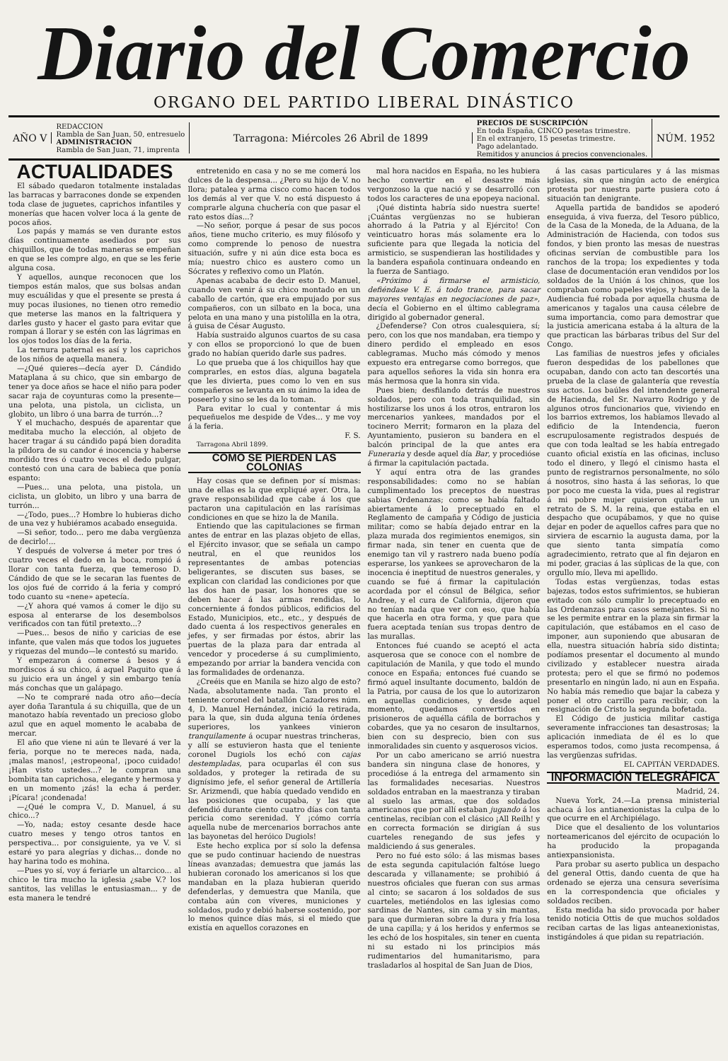Diario del Comercio
ORGANO DEL PARTIDO LIBERAL DINÁSTICO
AÑO V
REDACCION
Rambla de San Juan, 50, entresuelo
ADMINISTRACION
Rambla de San Juan, 71, imprenta
Tarragona: Miércoles 26 Abril de 1899
PRECIOS DE SUSCRIPCIÓN
En toda España, CINCO pesetas trimestre.
En el extranjero, 15 pesetas trimestre.
Pago adelantado.
Remitidos y anuncios á precios convencionales.
NÚM. 1952
ACTUALIDADES
El sábado quedaron totalmente instaladas las barracas y barracones donde se expenden toda clase de juguetes, caprichos infantiles y monerías que hacen volver loca á la gente de pocos años.
Los papás y mamás se ven durante estos días continuamente asediados por sus chiquillos, que de todas maneras se empeñan en que se les compre algo, en que se les ferie alguna cosa.
Y aquellos, aunque reconocen que los tiempos están malos, que sus bolsas andan muy escuálidas y que el presente se presta á muy pocas ilusiones, no tienen otro remedio que meterse las manos en la faltriquera y darles gusto y hacer el gasto para evitar que rompan á llorar y se estén con las lágrimas en los ojos todos los días de la feria.
La ternura paternal es así y los caprichos de los niños de aquella manera.
—¿Qué quieres—decía ayer D. Cándido Mataplana á su chico, que sin embargo de tener ya doce años se hace el niño para poder sacar raja de coyunturas como la presente—una pelota, una pistola, un ciclista, un globito, un libro ó una barra de turrón...?
Y el muchacho, después de aparentar que meditaba mucho la elección, al objeto de hacer tragar á su cándido papá bien doradita la píldora de su candor é inocencia y haberse mordido tres ó cuatro veces el dedo pulgar, contestó con una cara de babieca que ponía espanto:
—Pues... una pelota, una pistola, un ciclista, un globito, un libro y una barra de turrón...
—¿Todo, pues...? Hombre lo hubieras dicho de una vez y hubiéramos acabado enseguida.
—Si señor, todo... pero me daba vergüenza de decirlo!...
Y después de volverse á meter por tres ó cuatro veces el dedo en la boca, rompió á llorar con tanta fuerza, que temeroso D. Cándido de que se le secaran las fuentes de los ojos fué de corrido á la feria y compró todo cuanto su «nene» apetecía.
—¿Y ahora qué vamos á comer le dijo su esposa al enterarse de los desembolsos verificados con tan fútil pretexto...?
—Pues... besos de niño y caricias de ese infante, que valen más que todos los juguetes y riquezas del mundo—le contestó su marido.
Y empezaron á comerse á besos y á mordiscos á su chico, á aquel Paquito que á su juicio era un ángel y sin embargo tenía más conchas que un galápago.
—No te compraré nada otro año—decía ayer doña Tarantula á su chiquilla, que de un manotazo había reventado un precioso globo azul que en aquel momento le acababa de mercar.
El año que viene ni aún te llevaré á ver la feria, porque no te mereces nada, nada, ¡malas manos!, ¡estropeona!, ¡poco cuidado! ¡Han visto ustedes...? le compran una bombita tan caprichosa, elegante y hermosa y en un momento ¡zás! la echa á perder. ¡Pícara! ¡condenada!
—¿Qué le compra V., D. Manuel, á su chico...?
—Yo, nada; estoy cesante desde hace cuatro meses y tengo otros tantos en perspectiva... por consiguiente, ya ve V. si estaré yo para alegrías y dichas... donde no hay harina todo es mohina.
—Pues yo sí, voy á feriarle un altarcico... al chico le tira mucho la iglesia ¿sabe V.? los santitos, las velillas le entusiasman... y de esta manera le tendré
entretenido en casa y no se me comerá los dulces de la despensa... ¿Pero su hijo de V. no llora; patalea y arma cisco como hacen todos los demás al ver que V. no está dispuesto á comprarle alguna chuchería con que pasar el rato estos días...?
—No señor, porque á pesar de sus pocos años, tiene mucho criterio, es muy filósofo y como comprende lo penoso de nuestra situación, sufre y ni aún dice esta boca es mía; nuestro chico es austero como un Sócrates y reflexivo como un Platón.
Apenas acababa de decir esto D. Manuel, cuando ven venir á su chico montado en un caballo de cartón, que era empujado por sus compañeros, con un silbato en la boca, una pelota en una mano y una pistolilla en la otra, á guisa de César Augusto.
Había sustraido algunos cuartos de su casa y con ellos se proporcionó lo que de buen grado no habían querido darle sus padres.
Lo que prueba que á los chiquillos hay que comprarles, en estos días, alguna bagatela que les divierta, pues como lo ven en sus compañeros se levanta en su ánimo la idea de poseerlo y sino se les da lo toman.
Para evitar lo cual y contentar á mis pequeñuelos me despide de Vdes... y me voy á la feria.
F. S.
Tarragona Abril 1899.
COMO SE PIERDEN LAS COLONIAS
Hay cosas que se definen por sí mismas: una de ellas es la que expliqué ayer. Otra, la grave responsabilidad que cabe á los que pactaron una capitulación en las rarísimas condiciones en que se hizo la de Manila.
Entiendo que las capitulaciones se firman antes de entrar en las plazas objeto de ellas, el Ejército invasor, que se señala un campo neutral, en el que reunidos los representantes de ambas potencias beligerantes, se discuten sus bases, se explican con claridad las condiciones por que las dos han de pasar, los honores que se deben hacer á las armas rendidas, lo concerniente á fondos públicos, edificios del Estado, Municipios, etc., etc., y después de dado cuenta á los respectivos generales en jefes, y ser firmadas por éstos, abrir las puertas de la plaza para dar entrada al vencedor y procederse á su cumplimiento, empezando por arriar la bandera vencida con las formalidades de ordenanza.
¿Creéis que en Manila se hizo algo de esto? Nada, absolutamente nada. Tan pronto el teniente coronel del batallón Cazadores núm. 4, D. Manuel Hernández, inició la retirada, para la que, sin duda alguna tenía órdenes superiores, los yankees vinieron tranquilamente á ocupar nuestras trincheras, y allí se estuvieron hasta que el teniente coronel Dugiols los echó con cajas destempladas, para ocuparlas él con sus soldados, y proteger la retirada de su dignísimo jefe, el señor general de Artillería Sr. Arizmendi, que había quedado vendido en las posiciones que ocupaba, y las que defendió durante ciento cuatro días con tanta pericia como serenidad. Y ¡cómo corría aquella nube de mercenarios borrachos ante las bayonetas del heróico Dugiols!
Este hecho explica por sí solo la defensa que se pudo continuar haciendo de nuestras líneas avanzadas; demuestra que jamás las hubieran coronado los americanos si los que mandaban en la plaza hubieran querido defenderlas, y demuestra que Manila, que contaba aún con víveres, municiones y soldados, pudo y debió haberse sostenido, por lo menos quince días más, si el miedo que existía en aquellos corazones en
mal hora nacidos en España, no les hubiera hecho convertir en el desastre más vergonzoso la que nació y se desarrolló con todos los caracteres de una epopeya nacional.
¡Qué distinta habría sido nuestra suerte! ¡Cuántas vergüenzas no se hubieran ahorrado á la Patria y al Ejército! Con veinticuatro horas más solamente era lo suficiente para que llegada la noticia del armisticio, se suspendieran las hostilidades y la bandera española continuara ondeando en la fuerza de Santiago.
«Próximo á firmarse el armisticio, defiéndase V. E. á todo trance, para sacar mayores ventajas en negociaciones de paz», decía el Gobierno en el último cablegrama dirigido al gobernador general.
¿Defenderse? Con otros cualesquiera, sí; pero, con los que nos mandaban, era tiempo y dinero perdido el empleado en esos cablegramas. Mucho más cómodo y menos expuesto era entregarse como borregos, que para aquellos señores la vida sin honra era más hermosa que la honra sin vida.
Pues bien; desfilando detrás de nuestros soldados, pero con toda tranquilidad, sin hostilizarse los unos á los otros, entraron los mercenarios yankees, mandados por el tocinero Merrit; formaron en la plaza del Ayuntamiento, pusieron su bandera en el balcón principal de la que antes era Funeraria y desde aquel día Bar, y procedióse á firmar la capitulación pactada.
Y aquí entra otra de las grandes responsabilidades: como no se habían cumplimentado los preceptos de nuestras sabias Ordenanzas; como se había faltado abiertamente á lo preceptuado en el Reglamento de campaña y Código de justicia militar; como se había dejado entrar en la plaza murada dos regimientos enemigos, sin firmar nada, sin tener en cuenta que de enemigo tan vil y rastrero nada bueno podía esperarse, los yankees se aprovecharon de la inocencia é ineptitud de nuestros generales, y cuando se fué á firmar la capitulación acordada por el cónsul de Bélgica, señor Andree, y el cura de California, dijeron que no tenían nada que ver con eso, que había que hacerla en otra forma, y que para que fuera aceptada tenían sus tropas dentro de las murallas.
Entonces fué cuando se aceptó el acta asquerosa que se conoce con el nombre de capitulación de Manila, y que todo el mundo conoce en España; entonces fué cuando se firmó aquel insultante documento, baldón de la Patria, por causa de los que lo autorizaron en aquellas condiciones, y desde aquel momento, quedamos convertidos en prisioneros de aquélla cáfila de borrachos y cobardes, que ya no cesaron de insultarnos, bien con su desprecio, bien con sus inmoralidades sin cuento y asquerosos vicios.
Por un cabo americano se arrió nuestra bandera sin ninguna clase de honores, y procedióse á la entrega del armamento sin las formalidades necesarias. Nuestros soldados entraban en la maestranza y tiraban al suelo las armas, que dos soldados americanos que por allí estaban jugando á los centinelas, recibían con el clásico ¡All Reilh! y en correcta formación se dirigían á sus cuarteles renegando de sus jefes y maldiciendo á sus generales.
Pero no fué esto sólo: á las mismas bases de esta segunda capitulación faltóse luego descarada y villanamente; se prohibió á nuestros oficiales que fueran con sus armas al cinto; se sacaron á los soldados de sus cuarteles, metiéndolos en las iglesias como sardinas de Nantes, sin cama y sin mantas, para que durmieran sobre la dura y fría losa de una capilla; y á los heridos y enfermos se les echó de los hospitales, sin tener en cuenta ni su estado ni los principios más rudimentarios del humanitarismo, para trasladarlos al hospital de San Juan de Dios,
á las casas particulares y á las mismas iglesias, sin que ningún acto de enérgica protesta por nuestra parte pusiera coto á situación tan denigrante.
Aquella partida de bandidos se apoderó enseguida, á viva fuerza, del Tesoro público, de la Casa de la Moneda, de la Aduana, de la Administración de Hacienda, con todos sus fondos, y bien pronto las mesas de nuestras oficinas servían de combustible para los ranchos de la tropa; los expedientes y toda clase de documentación eran vendidos por los soldados de la Unión á los chinos, que los compraban como papeles viejos, y hasta de la Audiencia fué robada por aquella chusma de americanos y tagalos una causa célebre de suma importancia, como para demostrar que la justicia americana estaba á la altura de la que practican las bárbaras tribus del Sur del Congo.
Las familias de nuestros jefes y oficiales fueron despedidas de los pabellones que ocupaban, dando con acto tan descortés una prueba de la clase de galantería que revestía sus actos. Los baúles del intendente general de Hacienda, del Sr. Navarro Rodrigo y de algunos otros funcionarios que, viviendo en los barrios extremos, los habíamos llevado al edificio de la Intendencia, fueron escrupulosamente registrados después de que con toda lealtad se les había entregado cuanto oficial existía en las oficinas, incluso todo el dinero, y llegó el cinismo hasta el punto de registrarnos personalmente, no sólo á nosotros, sino hasta á las señoras, lo que por poco me cuesta la vida, pues al registrar á mi pobre mujer quisieron quitarle un retrato de S. M. la reina, que estaba en el despacho que ocupábamos, y que no quise dejar en poder de aquellos cafres para que no sirviera de escarnio la augusta dama, por la que siento tanta simpatía como agradecimiento, retrato que al fin dejaron en mi poder, gracias á las súplicas de la que, con orgullo mío, lleva mi apellido.
Todas estas vergüenzas, todas estas bajezas, todos estos sufrimientos, se hubieran evitado con sólo cumplir lo preceptuado en las Ordenanzas para casos semejantes. Si no se les permite entrar en la plaza sin firmar la capitulación, que estábamos en el caso de imponer, aun suponiendo que abusaran de ella, nuestra situación habría sido distinta; podíamos presentar el documento al mundo civilizado y establecer nuestra airada protesta; pero el que se firmó no podemos presentarlo en ningún lado, ni aun en España. No había más remedio que bajar la cabeza y poner el otro carrillo para recibir, con la resignación de Cristo la segunda bofetada.
El Código de justicia militar castiga severamente infracciones tan desastrosas; la aplicación inmediata de él es lo que esperamos todos, como justa recompensa, á las vergüenzas sufridas.
EL CAPITÁN VERDADES.
INFORMACIÓN TELEGRÁFICA
Madrid, 24.
Nueva York, 24.—La prensa ministerial achaca á los antianexionistas la culpa de lo que ocurre en el Archipiélago.
Dice que el desaliento de los voluntarios norteamericanos del ejército de ocupación lo ha producido la propaganda antiexpansionista.
Para probar su aserto publica un despacho del general Ottis, dando cuenta de que ha ordenado se ejerza una censura severísima en la correspondencia que oficiales y soldados reciben.
Esta medida ha sido provocada por haber tenido noticia Ottis de que muchos soldados reciban cartas de las ligas anteanexionistas, instigándoles á que pidan su repatriación.